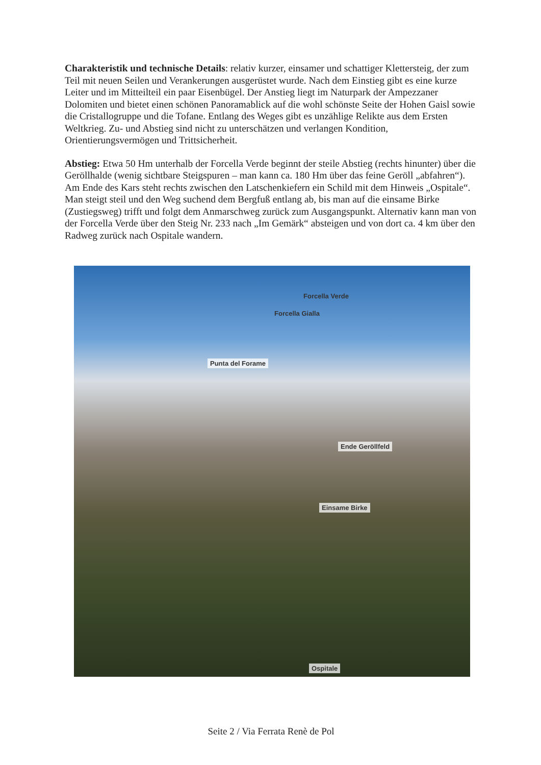Charakteristik und technische Details: relativ kurzer, einsamer und schattiger Klettersteig, der zum Teil mit neuen Seilen und Verankerungen ausgerüstet wurde. Nach dem Einstieg gibt es eine kurze Leiter und im Mitteilteil ein paar Eisenbügel. Der Anstieg liegt im Naturpark der Ampezzaner Dolomiten und bietet einen schönen Panoramablick auf die wohl schönste Seite der Hohen Gaisl sowie die Cristallogruppe und die Tofane. Entlang des Weges gibt es unzählige Relikte aus dem Ersten Weltkrieg. Zu- und Abstieg sind nicht zu unterschätzen und verlangen Kondition, Orientierungsvermögen und Trittsicherheit.
Abstieg: Etwa 50 Hm unterhalb der Forcella Verde beginnt der steile Abstieg (rechts hinunter) über die Geröllhalde (wenig sichtbare Steigspuren – man kann ca. 180 Hm über das feine Geröll „abfahren“). Am Ende des Kars steht rechts zwischen den Latschenkiefern ein Schild mit dem Hinweis „Ospitale“. Man steigt steil und den Weg suchend dem Bergfuß entlang ab, bis man auf die einsame Birke (Zustiegsweg) trifft und folgt dem Anmarschweg zurück zum Ausgangspunkt. Alternativ kann man von der Forcella Verde über den Steig Nr. 233 nach „Im Gemärk“ absteigen und von dort ca. 4 km über den Radweg zurück nach Ospitale wandern.
Forcella Verde
Forcella Gialla
Punta del Forame
Ende Geröllfeld
Einsame Birke
Ospitale
Seite 2 / Via Ferrata Renè de Pol